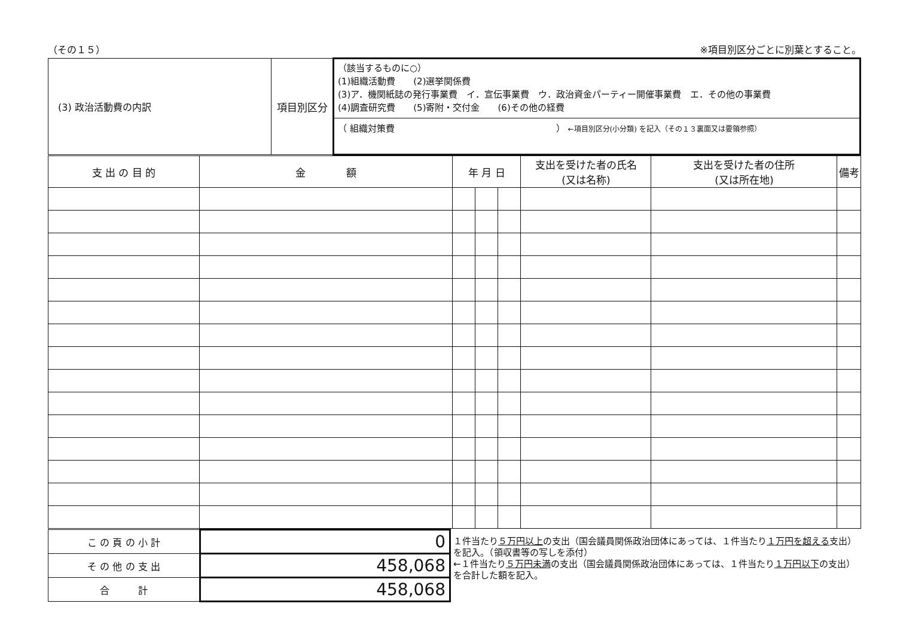（その１５） ※項目別区分ごとに別葉とすること。
| (3) 政治活動費の内訳 | 項目別区分 | （該当するものに○） (1)組織活動費 (2)選挙関係費 (3)ア．機関紙誌の発行事業費 イ．宣伝事業費 ウ．政治資金パーティー開催事業費 エ．その他の事業費 (4)調査研究費 (5)寄附・交付金 (6)その他の経費 （ 組織対策費 ） ←項目別区分(小分類) を記入（その１３裏面又は要領参照） |
| 支 出 の 目 的 | 金 額 | 年 月 日 | | | 支出を受けた者の氏名 (又は名称) | 支出を受けた者の住所 (又は所在地) | 備考 |
| --- | --- | --- | --- | --- | --- | --- | --- |
| こ の 頁 の 小 計 | 0 | １件当たり ５万円以上 の支出（国会議員関係政治団体にあっては、１件当たり １万円を超える 支出）を記入。（領収書等の写しを添付） ←１件当たり ５万円未満 の支出（国会議員関係政治団体にあっては、１件当たり １万円以下 の支出）を合計した額を記入。 |
| そ の 他 の 支 出 | 458,068 | |
| 合 計 | 458,068 | |